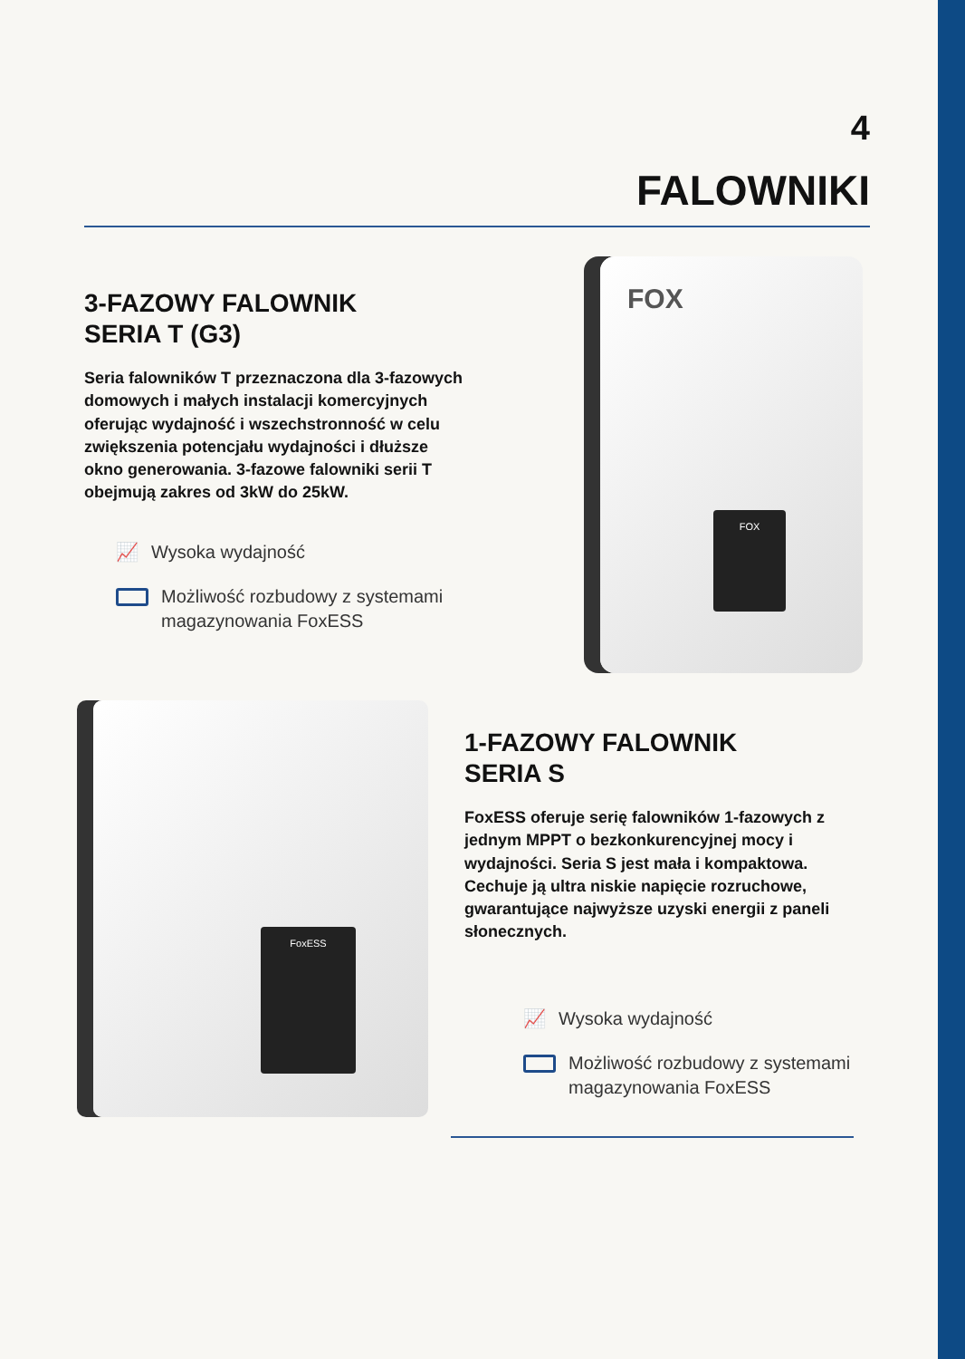4
FALOWNIKI
3-FAZOWY FALOWNIK
SERIA T (G3)
Seria falowników T przeznaczona dla 3-fazowych domowych i małych instalacji komercyjnych oferując wydajność i wszechstronność w celu zwiększenia potencjału wydajności i dłuższe okno generowania. 3-fazowe falowniki serii T obejmują zakres od 3kW do 25kW.
📈 Wysoka wydajność
Możliwość rozbudowy z systemami magazynowania FoxESS
FOX
FOX
FoxESS
1-FAZOWY FALOWNIK
SERIA S
FoxESS oferuje serię falowników 1-fazowych z jednym MPPT o bezkonkurencyjnej mocy i wydajności. Seria S jest mała i kompaktowa. Cechuje ją ultra niskie napięcie rozruchowe, gwarantujące najwyższe uzyski energii z paneli słonecznych.
📈 Wysoka wydajność
Możliwość rozbudowy z systemami magazynowania FoxESS